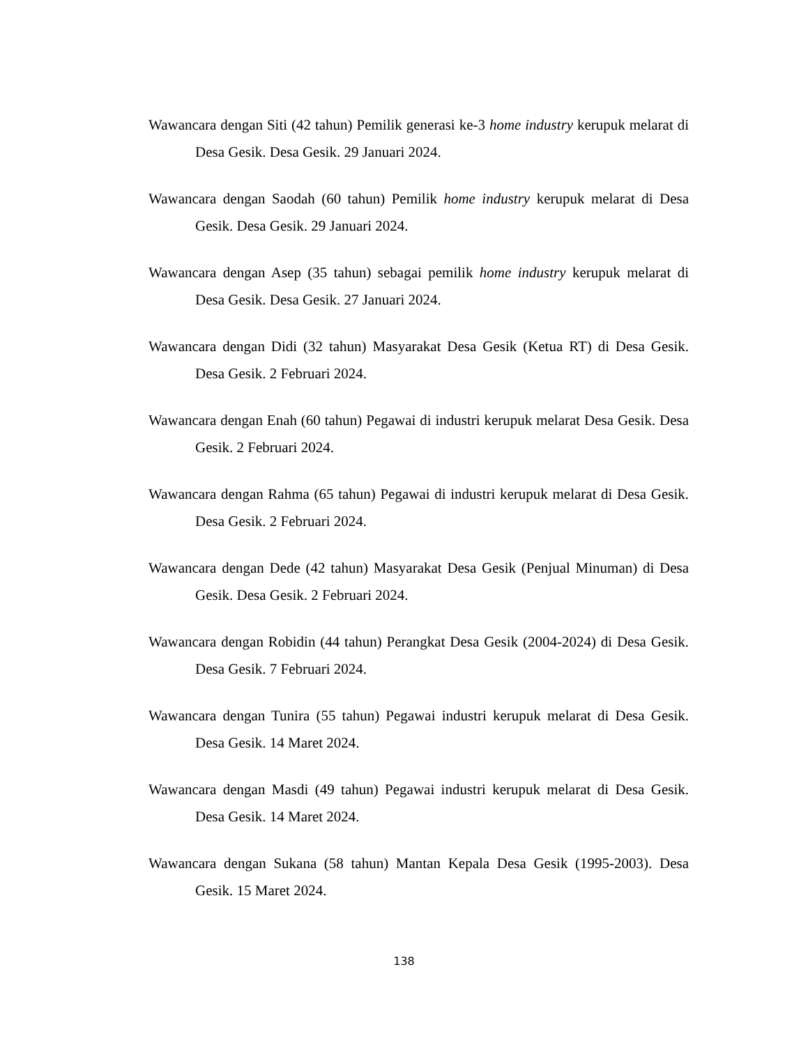Wawancara dengan Siti (42 tahun) Pemilik generasi ke-3 home industry kerupuk melarat di Desa Gesik. Desa Gesik. 29 Januari 2024.
Wawancara dengan Saodah (60 tahun) Pemilik home industry kerupuk melarat di Desa Gesik. Desa Gesik. 29 Januari 2024.
Wawancara dengan Asep (35 tahun) sebagai pemilik home industry kerupuk melarat di Desa Gesik. Desa Gesik. 27 Januari 2024.
Wawancara dengan Didi (32 tahun) Masyarakat Desa Gesik (Ketua RT) di Desa Gesik. Desa Gesik. 2 Februari 2024.
Wawancara dengan Enah (60 tahun) Pegawai di industri kerupuk melarat Desa Gesik. Desa Gesik. 2 Februari 2024.
Wawancara dengan Rahma (65 tahun) Pegawai di industri kerupuk melarat di Desa Gesik. Desa Gesik. 2 Februari 2024.
Wawancara dengan Dede (42 tahun) Masyarakat Desa Gesik (Penjual Minuman) di Desa Gesik. Desa Gesik. 2 Februari 2024.
Wawancara dengan Robidin (44 tahun) Perangkat Desa Gesik (2004-2024) di Desa Gesik. Desa Gesik. 7 Februari 2024.
Wawancara dengan Tunira (55 tahun) Pegawai industri kerupuk melarat di Desa Gesik. Desa Gesik. 14 Maret 2024.
Wawancara dengan Masdi (49 tahun) Pegawai industri kerupuk melarat di Desa Gesik. Desa Gesik. 14 Maret 2024.
Wawancara dengan Sukana (58 tahun) Mantan Kepala Desa Gesik (1995-2003). Desa Gesik. 15 Maret 2024.
138